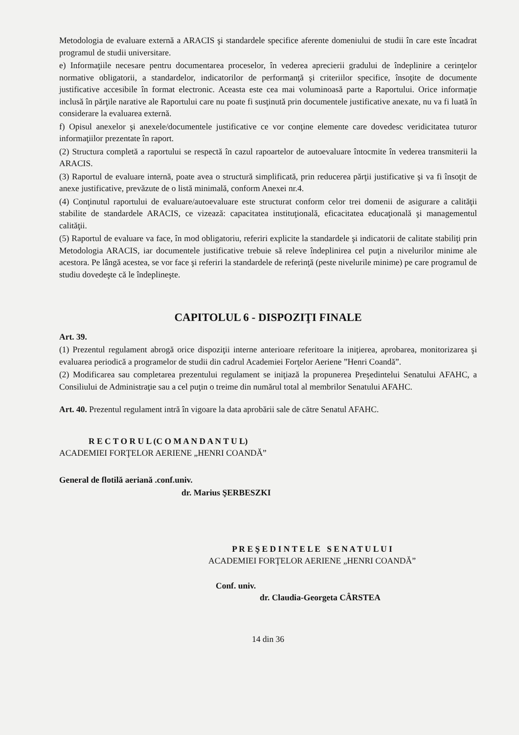Metodologia de evaluare externă a ARACIS şi standardele specifice aferente domeniului de studii în care este încadrat programul de studii universitare.
e) Informaţiile necesare pentru documentarea proceselor, în vederea aprecierii gradului de îndeplinire a cerinţelor normative obligatorii, a standardelor, indicatorilor de performanţă şi criteriilor specifice, însoţite de documente justificative accesibile în format electronic. Aceasta este cea mai voluminoasă parte a Raportului. Orice informaţie inclusă în părţile narative ale Raportului care nu poate fi susţinută prin documentele justificative anexate, nu va fi luată în considerare la evaluarea externă.
f) Opisul anexelor şi anexele/documentele justificative ce vor conţine elemente care dovedesc veridicitatea tuturor informaţiilor prezentate în raport.
(2) Structura completă a raportului se respectă în cazul rapoartelor de autoevaluare întocmite în vederea transmiterii la ARACIS.
(3) Raportul de evaluare internă, poate avea o structură simplificată, prin reducerea părţii justificative şi va fi însoţit de anexe justificative, prevăzute de o listă minimală, conform Anexei nr.4.
(4) Conţinutul raportului de evaluare/autoevaluare este structurat conform celor trei domenii de asigurare a calităţii stabilite de standardele ARACIS, ce vizează: capacitatea instituţională, eficacitatea educaţională şi managementul calităţii.
(5) Raportul de evaluare va face, în mod obligatoriu, referiri explicite la standardele şi indicatorii de calitate stabiliţi prin Metodologia ARACIS, iar documentele justificative trebuie să releve îndeplinirea cel puţin a nivelurilor minime ale acestora. Pe lângă acestea, se vor face şi referiri la standardele de referinţă (peste nivelurile minime) pe care programul de studiu dovedeşte că le îndeplineşte.
CAPITOLUL 6 - DISPOZIŢI FINALE
Art. 39.
(1) Prezentul regulament abrogă orice dispoziţii interne anterioare referitoare la iniţierea, aprobarea, monitorizarea şi evaluarea periodică a programelor de studii din cadrul Academiei Forţelor Aeriene ”Henri Coandă”.
(2) Modificarea sau completarea prezentului regulament se iniţiază la propunerea Preşedintelui Senatului AFAHC, a Consiliului de Administraţie sau a cel puţin o treime din numărul total al membrilor Senatului AFAHC.
Art. 40. Prezentul regulament intră în vigoare la data aprobării sale de către Senatul AFAHC.
R E C T O R U L (C O M A N D A N T U L)
ACADEMIEI FORŢELOR AERIENE „HENRI COANDĂ”
General de flotilă aeriană .conf.univ.
dr. Marius ŞERBESZKI
P R E Ş E D I N T E L E S E N A T U L U I
ACADEMIEI FORŢELOR AERIENE „HENRI COANDĂ”
Conf. univ.
dr. Claudia-Georgeta CÂRSTEA
14 din 36